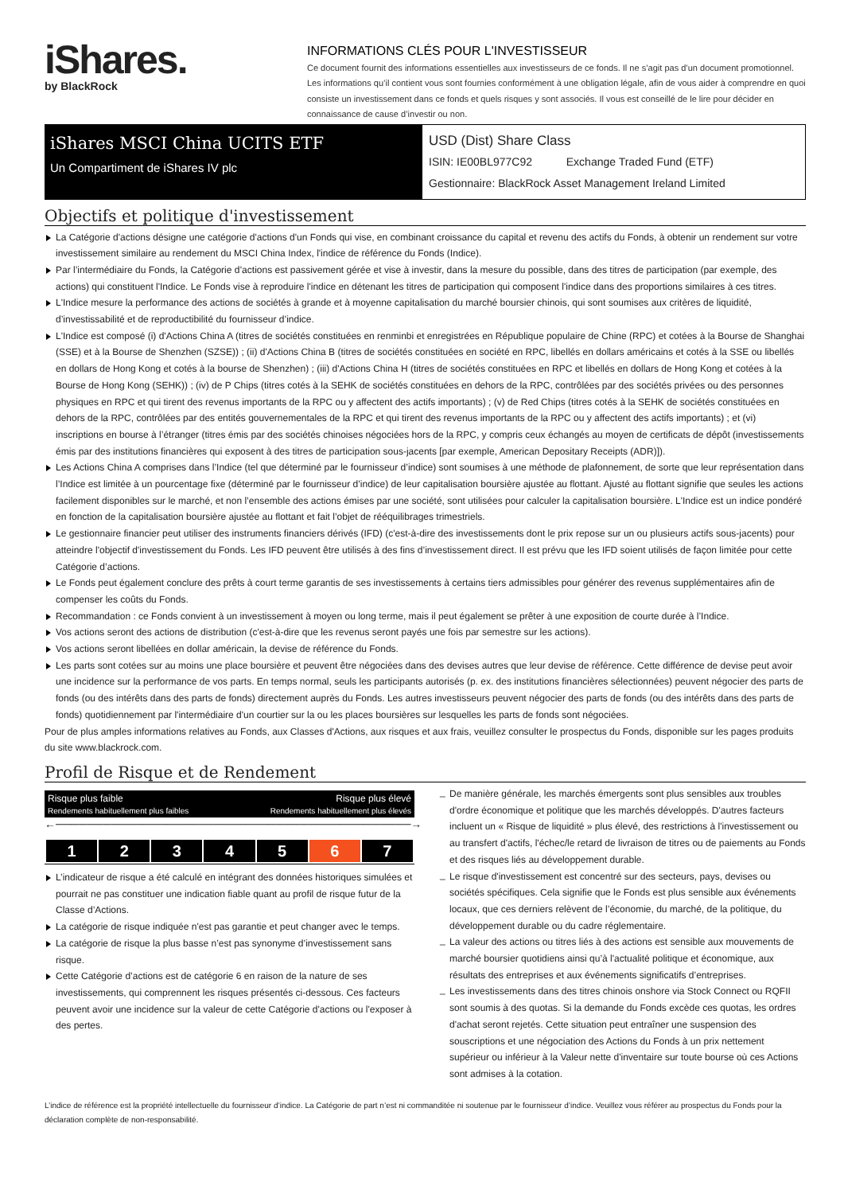iShares.
by BlackRock
INFORMATIONS CLÉS POUR L'INVESTISSEUR
Ce document fournit des informations essentielles aux investisseurs de ce fonds. Il ne s’agit pas d’un document promotionnel. Les informations qu’il contient vous sont fournies conformément à une obligation légale, afin de vous aider à comprendre en quoi consiste un investissement dans ce fonds et quels risques y sont associés. Il vous est conseillé de le lire pour décider en connaissance de cause d’investir ou non.
iShares MSCI China UCITS ETF
Un Compartiment de iShares IV plc
USD (Dist) Share Class
ISIN: IE00BL977C92 Exchange Traded Fund (ETF)
Gestionnaire: BlackRock Asset Management Ireland Limited
Objectifs et politique d'investissement
La Catégorie d'actions désigne une catégorie d'actions d'un Fonds qui vise, en combinant croissance du capital et revenu des actifs du Fonds, à obtenir un rendement sur votre investissement similaire au rendement du MSCI China Index, l'indice de référence du Fonds (Indice).
Par l’intermédiaire du Fonds, la Catégorie d’actions est passivement gérée et vise à investir, dans la mesure du possible, dans des titres de participation (par exemple, des actions) qui constituent l'Indice. Le Fonds vise à reproduire l'indice en détenant les titres de participation qui composent l'indice dans des proportions similaires à ces titres.
L'Indice mesure la performance des actions de sociétés à grande et à moyenne capitalisation du marché boursier chinois, qui sont soumises aux critères de liquidité, d’investissabilité et de reproductibilité du fournisseur d’indice.
L'Indice est composé (i) d'Actions China A (titres de sociétés constituées en renminbi et enregistrées en République populaire de Chine (RPC) et cotées à la Bourse de Shanghai (SSE) et à la Bourse de Shenzhen (SZSE)) ; (ii) d'Actions China B (titres de sociétés constituées en société en RPC, libellés en dollars américains et cotés à la SSE ou libellés en dollars de Hong Kong et cotés à la bourse de Shenzhen) ; (iii) d'Actions China H (titres de sociétés constituées en RPC et libellés en dollars de Hong Kong et cotées à la Bourse de Hong Kong (SEHK)) ; (iv) de P Chips (titres cotés à la SEHK de sociétés constituées en dehors de la RPC, contrôlées par des sociétés privées ou des personnes physiques en RPC et qui tirent des revenus importants de la RPC ou y affectent des actifs importants) ; (v) de Red Chips (titres cotés à la SEHK de sociétés constituées en dehors de la RPC, contrôlées par des entités gouvernementales de la RPC et qui tirent des revenus importants de la RPC ou y affectent des actifs importants) ; et (vi) inscriptions en bourse à l’étranger (titres émis par des sociétés chinoises négociées hors de la RPC, y compris ceux échangés au moyen de certificats de dépôt (investissements émis par des institutions financières qui exposent à des titres de participation sous-jacents [par exemple, American Depositary Receipts (ADR)]).
Les Actions China A comprises dans l’Indice (tel que déterminé par le fournisseur d’indice) sont soumises à une méthode de plafonnement, de sorte que leur représentation dans l’Indice est limitée à un pourcentage fixe (déterminé par le fournisseur d’indice) de leur capitalisation boursière ajustée au flottant. Ajusté au flottant signifie que seules les actions facilement disponibles sur le marché, et non l’ensemble des actions émises par une société, sont utilisées pour calculer la capitalisation boursière. L'Indice est un indice pondéré en fonction de la capitalisation boursière ajustée au flottant et fait l’objet de rééquilibrages trimestriels.
Le gestionnaire financier peut utiliser des instruments financiers dérivés (IFD) (c'est-à-dire des investissements dont le prix repose sur un ou plusieurs actifs sous-jacents) pour atteindre l'objectif d'investissement du Fonds. Les IFD peuvent être utilisés à des fins d’investissement direct. Il est prévu que les IFD soient utilisés de façon limitée pour cette Catégorie d’actions.
Le Fonds peut également conclure des prêts à court terme garantis de ses investissements à certains tiers admissibles pour générer des revenus supplémentaires afin de compenser les coûts du Fonds.
Recommandation : ce Fonds convient à un investissement à moyen ou long terme, mais il peut également se prêter à une exposition de courte durée à l’Indice.
Vos actions seront des actions de distribution (c'est-à-dire que les revenus seront payés une fois par semestre sur les actions).
Vos actions seront libellées en dollar américain, la devise de référence du Fonds.
Les parts sont cotées sur au moins une place boursière et peuvent être négociées dans des devises autres que leur devise de référence. Cette différence de devise peut avoir une incidence sur la performance de vos parts. En temps normal, seuls les participants autorisés (p. ex. des institutions financières sélectionnées) peuvent négocier des parts de fonds (ou des intérêts dans des parts de fonds) directement auprès du Fonds. Les autres investisseurs peuvent négocier des parts de fonds (ou des intérêts dans des parts de fonds) quotidiennement par l'intermédiaire d'un courtier sur la ou les places boursières sur lesquelles les parts de fonds sont négociées.
Pour de plus amples informations relatives au Fonds, aux Classes d'Actions, aux risques et aux frais, veuillez consulter le prospectus du Fonds, disponible sur les pages produits du site www.blackrock.com.
Profil de Risque et de Rendement
Risque plus faible Risque plus élevé
Rendements habituellement plus faibles Rendements habituellement plus élevés
←─────────────────────────────────────────────→
| 1 | 2 | 3 | 4 | 5 | 6 | 7 |
L’indicateur de risque a été calculé en intégrant des données historiques simulées et pourrait ne pas constituer une indication fiable quant au profil de risque futur de la Classe d’Actions.
La catégorie de risque indiquée n'est pas garantie et peut changer avec le temps.
La catégorie de risque la plus basse n’est pas synonyme d’investissement sans risque.
Cette Catégorie d’actions est de catégorie 6 en raison de la nature de ses investissements, qui comprennent les risques présentés ci-dessous. Ces facteurs peuvent avoir une incidence sur la valeur de cette Catégorie d'actions ou l'exposer à des pertes.
De manière générale, les marchés émergents sont plus sensibles aux troubles d'ordre économique et politique que les marchés développés. D'autres facteurs incluent un « Risque de liquidité » plus élevé, des restrictions à l'investissement ou au transfert d'actifs, l'échec/le retard de livraison de titres ou de paiements au Fonds et des risques liés au développement durable.
Le risque d'investissement est concentré sur des secteurs, pays, devises ou sociétés spécifiques. Cela signifie que le Fonds est plus sensible aux événements locaux, que ces derniers relèvent de l’économie, du marché, de la politique, du développement durable ou du cadre réglementaire.
La valeur des actions ou titres liés à des actions est sensible aux mouvements de marché boursier quotidiens ainsi qu’à l'actualité politique et économique, aux résultats des entreprises et aux événements significatifs d’entreprises.
Les investissements dans des titres chinois onshore via Stock Connect ou RQFII sont soumis à des quotas. Si la demande du Fonds excède ces quotas, les ordres d'achat seront rejetés. Cette situation peut entraîner une suspension des souscriptions et une négociation des Actions du Fonds à un prix nettement supérieur ou inférieur à la Valeur nette d'inventaire sur toute bourse où ces Actions sont admises à la cotation.
L’indice de référence est la propriété intellectuelle du fournisseur d’indice. La Catégorie de part n’est ni commanditée ni soutenue par le fournisseur d’indice. Veuillez vous référer au prospectus du Fonds pour la déclaration complète de non-responsabilité.